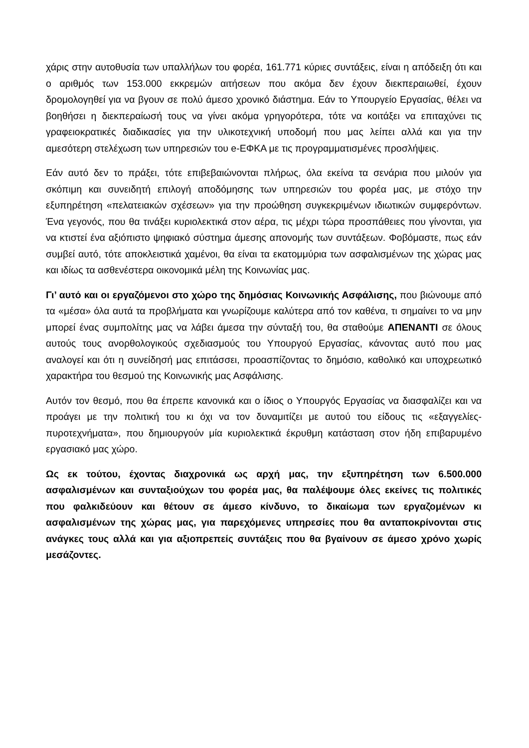χάρις στην αυτοθυσία των υπαλλήλων του φορέα, 161.771 κύριες συντάξεις, είναι η απόδειξη ότι και ο αριθμός των 153.000 εκκρεμών αιτήσεων που ακόμα δεν έχουν διεκπεραιωθεί, έχουν δρομολογηθεί για να βγουν σε πολύ άμεσο χρονικό διάστημα. Εάν το Υπουργείο Εργασίας, θέλει να βοηθήσει η διεκπεραίωσή τους να γίνει ακόμα γρηγορότερα, τότε να κοιτάξει να επιταχύνει τις γραφειοκρατικές διαδικασίες για την υλικοτεχνική υποδομή που μας λείπει αλλά και για την αμεσότερη στελέχωση των υπηρεσιών του e-ΕΦΚΑ με τις προγραμματισμένες προσλήψεις.
Εάν αυτό δεν το πράξει, τότε επιβεβαιώνονται πλήρως, όλα εκείνα τα σενάρια που μιλούν για σκόπιμη και συνειδητή επιλογή αποδόμησης των υπηρεσιών του φορέα μας, με στόχο την εξυπηρέτηση «πελατειακών σχέσεων» για την προώθηση συγκεκριμένων ιδιωτικών συμφερόντων. Ένα γεγονός, που θα τινάξει κυριολεκτικά στον αέρα, τις μέχρι τώρα προσπάθειες που γίνονται, για να κτιστεί ένα αξιόπιστο ψηφιακό σύστημα άμεσης απονομής των συντάξεων. Φοβόμαστε, πως εάν συμβεί αυτό, τότε αποκλειστικά χαμένοι, θα είναι τα εκατομμύρια των ασφαλισμένων της χώρας μας και ιδίως τα ασθενέστερα οικονομικά μέλη της Κοινωνίας μας.
Γι’ αυτό και οι εργαζόμενοι στο χώρο της δημόσιας Κοινωνικής Ασφάλισης, που βιώνουμε από τα «μέσα» όλα αυτά τα προβλήματα και γνωρίζουμε καλύτερα από τον καθένα, τι σημαίνει το να μην μπορεί ένας συμπολίτης μας να λάβει άμεσα την σύνταξή του, θα σταθούμε ΑΠΕΝΑΝΤΙ σε όλους αυτούς τους ανορθολογικούς σχεδιασμούς του Υπουργού Εργασίας, κάνοντας αυτό που μας αναλογεί και ότι η συνείδησή μας επιτάσσει, προασπίζοντας το δημόσιο, καθολικό και υποχρεωτικό χαρακτήρα του θεσμού της Κοινωνικής μας Ασφάλισης.
Αυτόν τον θεσμό, που θα έπρεπε κανονικά και ο ίδιος ο Υπουργός Εργασίας να διασφαλίζει και να προάγει με την πολιτική του κι όχι να τον δυναμιτίζει με αυτού του είδους τις «εξαγγελίες-πυροτεχνήματα», που δημιουργούν μία κυριολεκτικά έκρυθμη κατάσταση στον ήδη επιβαρυμένο εργασιακό μας χώρο.
Ως εκ τούτου, έχοντας διαχρονικά ως αρχή μας, την εξυπηρέτηση των 6.500.000 ασφαλισμένων και συνταξιούχων του φορέα μας, θα παλέψουμε όλες εκείνες τις πολιτικές που φαλκιδεύουν και θέτουν σε άμεσο κίνδυνο, το δικαίωμα των εργαζομένων κι ασφαλισμένων της χώρας μας, για παρεχόμενες υπηρεσίες που θα ανταποκρίνονται στις ανάγκες τους αλλά και για αξιοπρεπείς συντάξεις που θα βγαίνουν σε άμεσο χρόνο χωρίς μεσάζοντες.